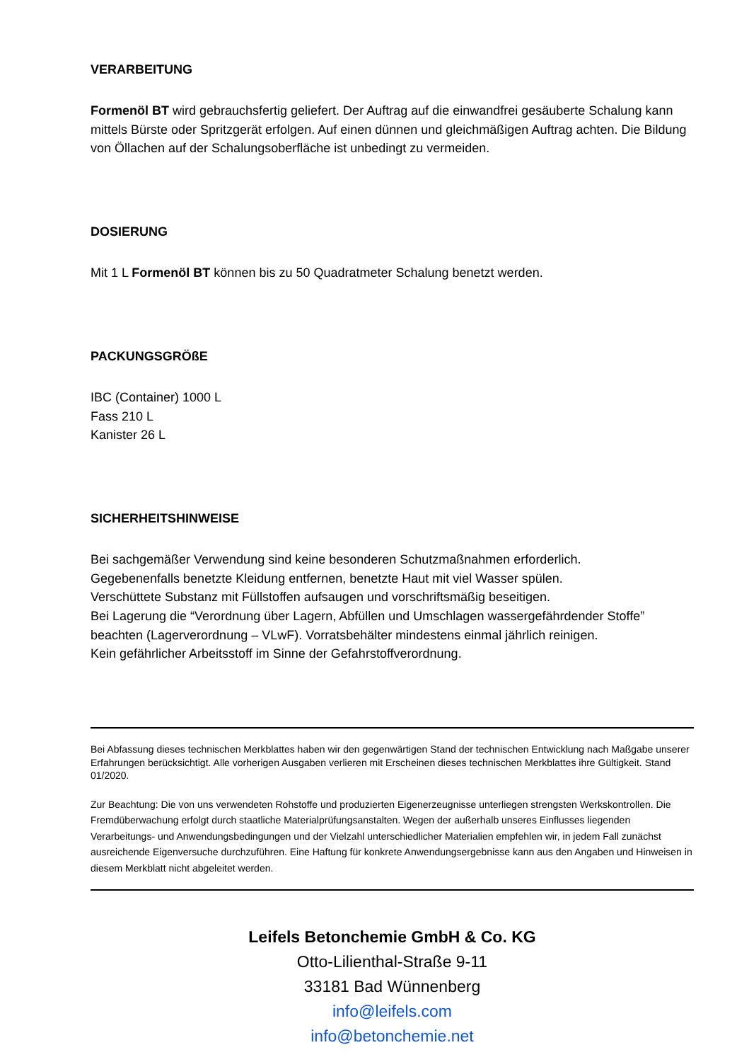VERARBEITUNG
Formenöl BT wird gebrauchsfertig geliefert. Der Auftrag auf die einwandfrei gesäuberte Schalung kann mittels Bürste oder Spritzgerät erfolgen. Auf einen dünnen und gleichmäßigen Auftrag achten. Die Bildung von Öllachen auf der Schalungsoberfläche ist unbedingt zu vermeiden.
DOSIERUNG
Mit 1 L Formenöl BT können bis zu 50 Quadratmeter Schalung benetzt werden.
PACKUNGSGRÖßE
IBC (Container) 1000 L
Fass 210 L
Kanister 26 L
SICHERHEITSHINWEISE
Bei sachgemäßer Verwendung sind keine besonderen Schutzmaßnahmen erforderlich.
Gegebenenfalls benetzte Kleidung entfernen, benetzte Haut mit viel Wasser spülen.
Verschüttete Substanz mit Füllstoffen aufsaugen und vorschriftsmäßig beseitigen.
Bei Lagerung die “Verordnung über Lagern, Abfüllen und Umschlagen wassergefährdender Stoffe” beachten (Lagerverordnung – VLwF). Vorratsbehälter mindestens einmal jährlich reinigen.
Kein gefährlicher Arbeitsstoff im Sinne der Gefahrstoffverordnung.
Bei Abfassung dieses technischen Merkblattes haben wir den gegenwärtigen Stand der technischen Entwicklung nach Maßgabe unserer Erfahrungen berücksichtigt. Alle vorherigen Ausgaben verlieren mit Erscheinen dieses technischen Merkblattes ihre Gültigkeit. Stand 01/2020.
Zur Beachtung: Die von uns verwendeten Rohstoffe und produzierten Eigenerzeugnisse unterliegen strengsten Werkskontrollen. Die Fremdüberwachung erfolgt durch staatliche Materialprüfungsanstalten. Wegen der außerhalb unseres Einflusses liegenden Verarbeitungs- und Anwendungsbedingungen und der Vielzahl unterschiedlicher Materialien empfehlen wir, in jedem Fall zunächst ausreichende Eigenversuche durchzuführen. Eine Haftung für konkrete Anwendungsergebnisse kann aus den Angaben und Hinweisen in diesem Merkblatt nicht abgeleitet werden.
Leifels Betonchemie GmbH & Co. KG
Otto-Lilienthal-Straße 9-11
33181 Bad Wünnenberg
info@leifels.com
info@betonchemie.net